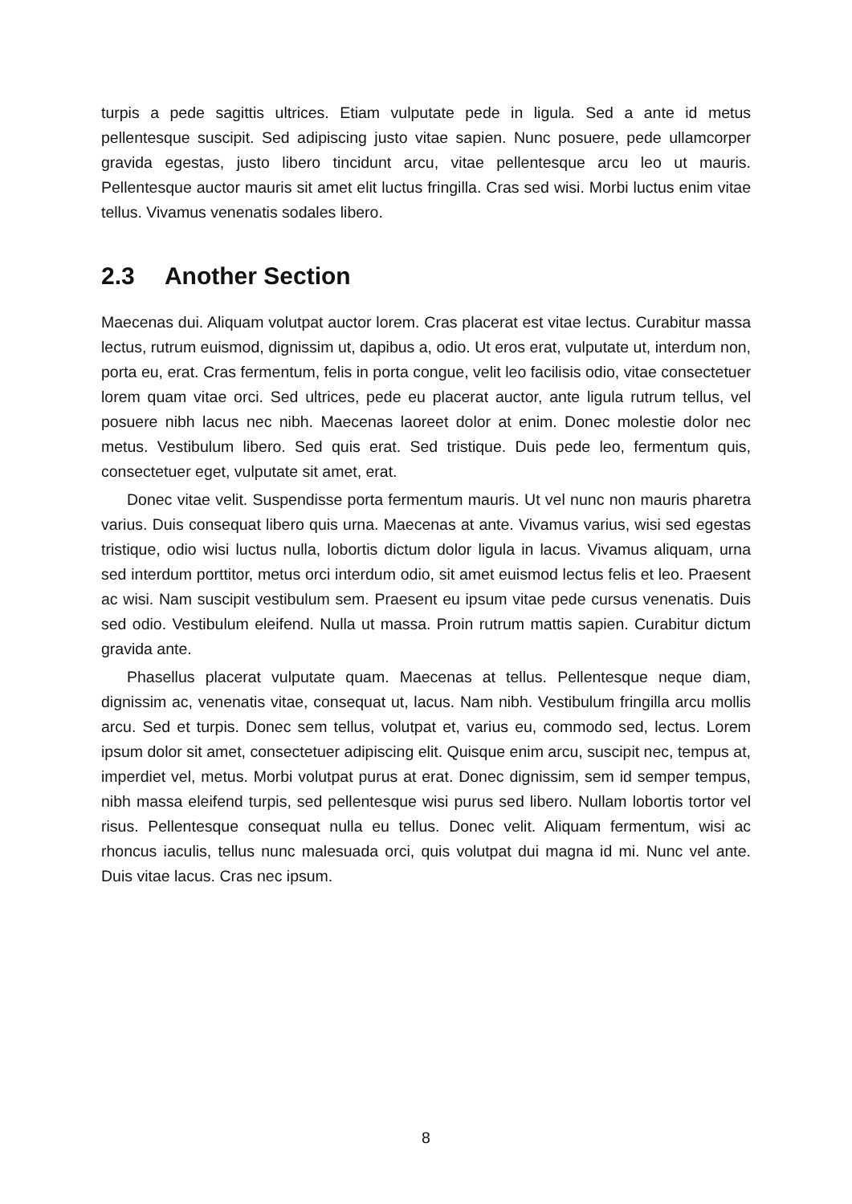turpis a pede sagittis ultrices. Etiam vulputate pede in ligula. Sed a ante id metus pellentesque suscipit. Sed adipiscing justo vitae sapien. Nunc posuere, pede ullamcorper gravida egestas, justo libero tincidunt arcu, vitae pellentesque arcu leo ut mauris. Pellentesque auctor mauris sit amet elit luctus fringilla. Cras sed wisi. Morbi luctus enim vitae tellus. Vivamus venenatis sodales libero.
2.3 Another Section
Maecenas dui. Aliquam volutpat auctor lorem. Cras placerat est vitae lectus. Curabitur massa lectus, rutrum euismod, dignissim ut, dapibus a, odio. Ut eros erat, vulputate ut, interdum non, porta eu, erat. Cras fermentum, felis in porta congue, velit leo facilisis odio, vitae consectetuer lorem quam vitae orci. Sed ultrices, pede eu placerat auctor, ante ligula rutrum tellus, vel posuere nibh lacus nec nibh. Maecenas laoreet dolor at enim. Donec molestie dolor nec metus. Vestibulum libero. Sed quis erat. Sed tristique. Duis pede leo, fermentum quis, consectetuer eget, vulputate sit amet, erat.
Donec vitae velit. Suspendisse porta fermentum mauris. Ut vel nunc non mauris pharetra varius. Duis consequat libero quis urna. Maecenas at ante. Vivamus varius, wisi sed egestas tristique, odio wisi luctus nulla, lobortis dictum dolor ligula in lacus. Vivamus aliquam, urna sed interdum porttitor, metus orci interdum odio, sit amet euismod lectus felis et leo. Praesent ac wisi. Nam suscipit vestibulum sem. Praesent eu ipsum vitae pede cursus venenatis. Duis sed odio. Vestibulum eleifend. Nulla ut massa. Proin rutrum mattis sapien. Curabitur dictum gravida ante.
Phasellus placerat vulputate quam. Maecenas at tellus. Pellentesque neque diam, dignissim ac, venenatis vitae, consequat ut, lacus. Nam nibh. Vestibulum fringilla arcu mollis arcu. Sed et turpis. Donec sem tellus, volutpat et, varius eu, commodo sed, lectus. Lorem ipsum dolor sit amet, consectetuer adipiscing elit. Quisque enim arcu, suscipit nec, tempus at, imperdiet vel, metus. Morbi volutpat purus at erat. Donec dignissim, sem id semper tempus, nibh massa eleifend turpis, sed pellentesque wisi purus sed libero. Nullam lobortis tortor vel risus. Pellentesque consequat nulla eu tellus. Donec velit. Aliquam fermentum, wisi ac rhoncus iaculis, tellus nunc malesuada orci, quis volutpat dui magna id mi. Nunc vel ante. Duis vitae lacus. Cras nec ipsum.
8